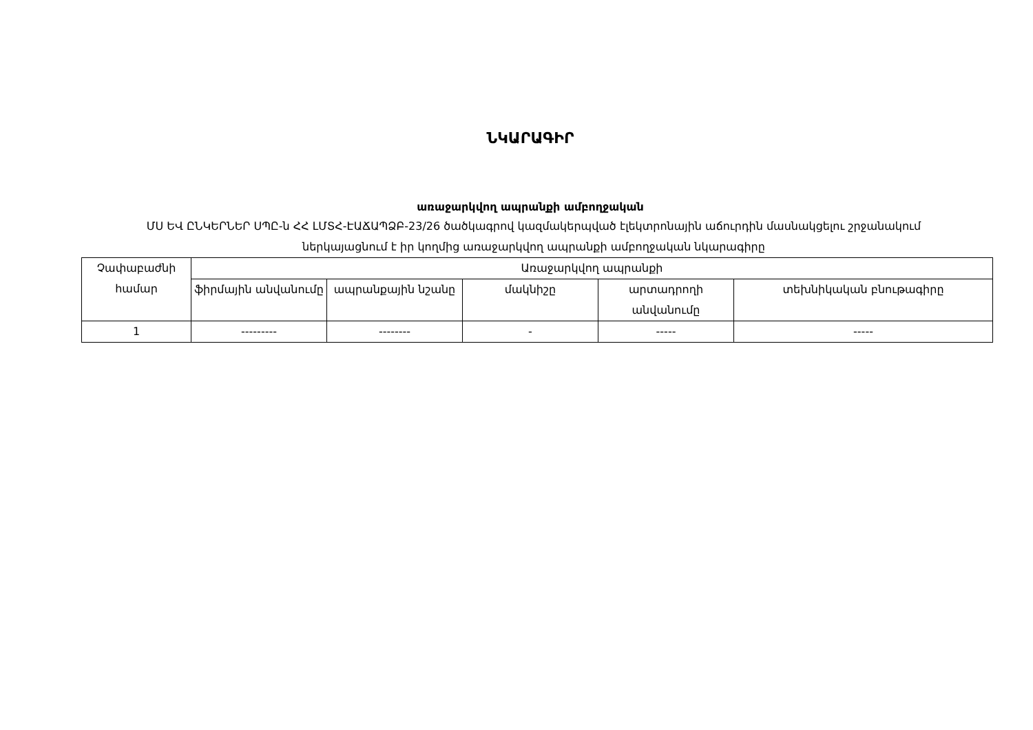ՆԿԱՐԱԳԻՐ
առաջարկվող ապրանքի ամբողջական
ՄՍ ԵՎ ԸՆԿԵՐՆԵՐ ՍՊԸ-ն ՀՀ ԼՄՏՀ-ԷԱՃԱՊՁԲ-23/26 ծածկագրով կազմակերպված էլեկտրոնային աճուրդին մասնակցելու շրջանակում ներկայացնում է իր կողմից առաջարկվող ապրանքի ամբողջական նկարագիրը
| Չափաբաժնի համար | Առաջարկվող ապրանքի | | | | |
| --- | --- | --- | --- | --- | --- |
| | ֆիրմային անվանումը | ապրանքային նշանը | մակնիշը | արտադրողի անվանումը | տեխնիկական բնութագիրը |
| 1 | --------- | -------- | - | ----- | ----- |